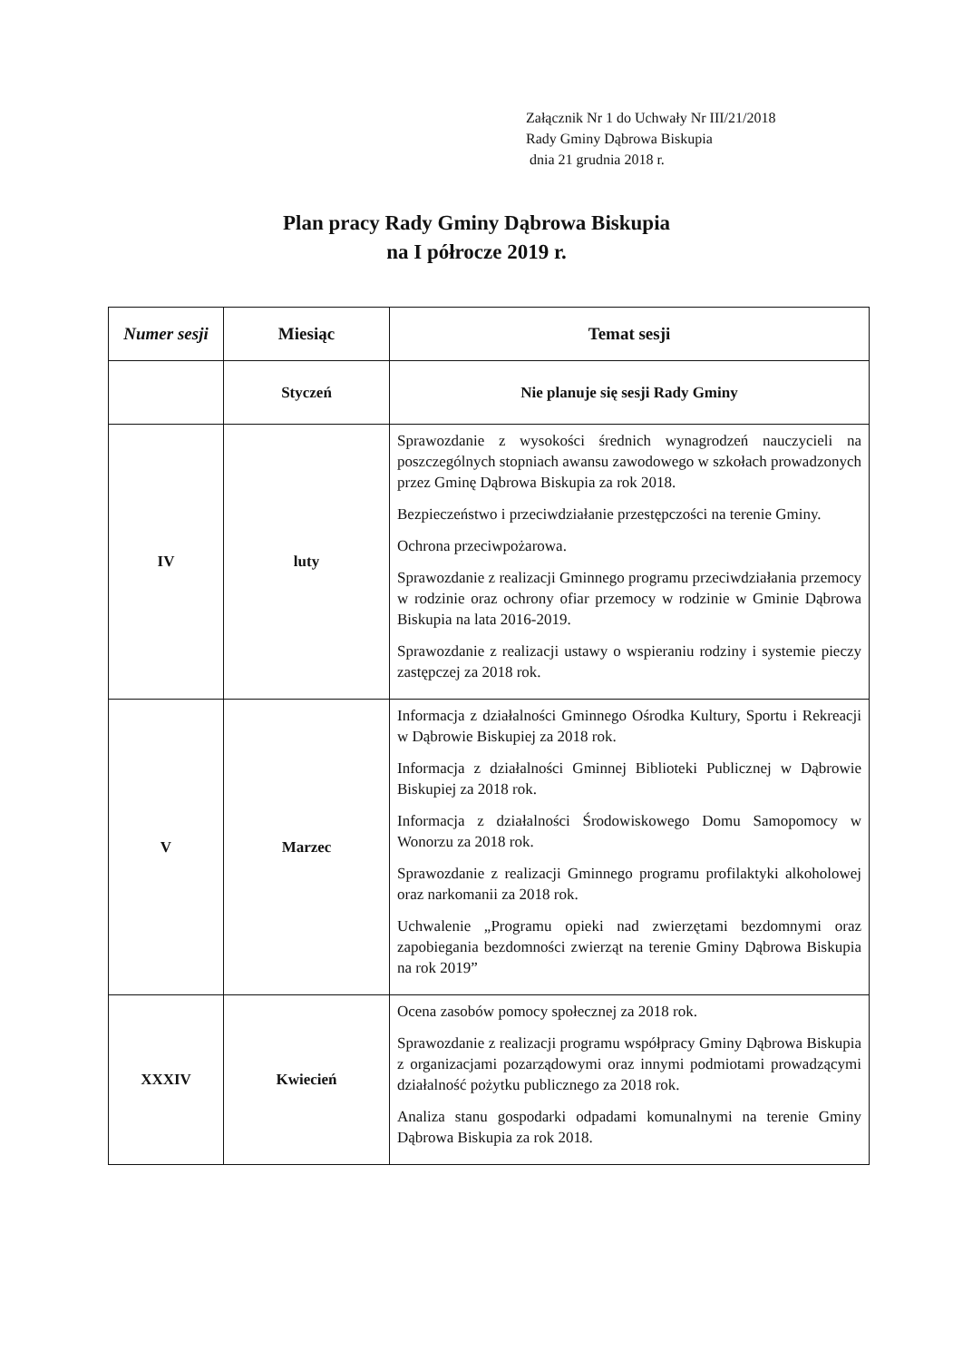Załącznik Nr 1 do Uchwały Nr III/21/2018
Rady Gminy Dąbrowa Biskupia
dnia 21 grudnia 2018 r.
Plan pracy Rady Gminy Dąbrowa Biskupia
na I półrocze 2019 r.
| Numer sesji | Miesiąc | Temat sesji |
| --- | --- | --- |
| | Styczeń | Nie planuje się sesji Rady Gminy |
| IV | luty | Sprawozdanie z wysokości średnich wynagrodzeń nauczycieli na poszczególnych stopniach awansu zawodowego w szkołach prowadzonych przez Gminę Dąbrowa Biskupia za rok 2018. Bezpieczeństwo i przeciwdziałanie przestępczości na terenie Gminy. Ochrona przeciwpożarowa. Sprawozdanie z realizacji Gminnego programu przeciwdziałania przemocy w rodzinie oraz ochrony ofiar przemocy w rodzinie w Gminie Dąbrowa Biskupia na lata 2016-2019. Sprawozdanie z realizacji ustawy o wspieraniu rodziny i systemie pieczy zastępczej za 2018 rok. |
| V | Marzec | Informacja z działalności Gminnego Ośrodka Kultury, Sportu i Rekreacji w Dąbrowie Biskupiej za 2018 rok. Informacja z działalności Gminnej Biblioteki Publicznej w Dąbrowie Biskupiej za 2018 rok. Informacja z działalności Środowiskowego Domu Samopomocy w Wonorzu za 2018 rok. Sprawozdanie z realizacji Gminnego programu profilaktyki alkoholowej oraz narkomanii za 2018 rok. Uchwalenie „Programu opieki nad zwierzętami bezdomnymi oraz zapobiegania bezdomności zwierząt na terenie Gminy Dąbrowa Biskupia na rok 2019” |
| XXXIV | Kwiecień | Ocena zasobów pomocy społecznej za 2018 rok. Sprawozdanie z realizacji programu współpracy Gminy Dąbrowa Biskupia z organizacjami pozarządowymi oraz innymi podmiotami prowadzącymi działalność pożytku publicznego za 2018 rok. Analiza stanu gospodarki odpadami komunalnymi na terenie Gminy Dąbrowa Biskupia za rok 2018. |